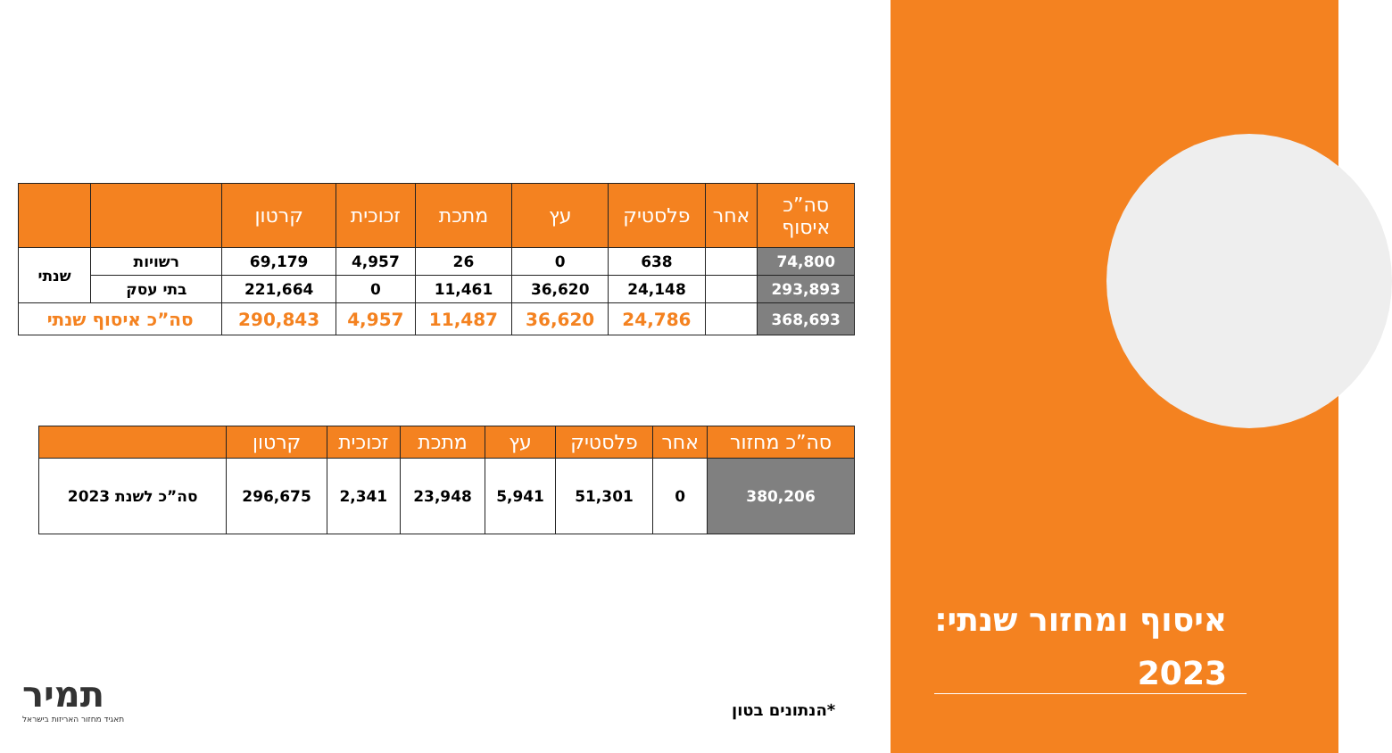| סה”כ איסוף | אחר | פלסטיק | עץ | מתכת | זכוכית | קרטון | | |
| --- | --- | --- | --- | --- | --- | --- | --- | --- |
| 74,800 | | 638 | 0 | 26 | 4,957 | 69,179 | רשויות | שנתי |
| 293,893 | | 24,148 | 36,620 | 11,461 | 0 | 221,664 | בתי עסק | |
| 368,693 | | 24,786 | 36,620 | 11,487 | 4,957 | 290,843 | סה”כ איסוף שנתי | |
| סה”כ מחזור | אחר | פלסטיק | עץ | מתכת | זכוכית | קרטון | |
| --- | --- | --- | --- | --- | --- | --- | --- |
| 380,206 | 0 | 51,301 | 5,941 | 23,948 | 2,341 | 296,675 | סה”כ לשנת 2023 |
*הנתונים בטון
תמיר
תאגיד מחזור האריזות בישראל
איסוף ומחזור שנתי:
2023